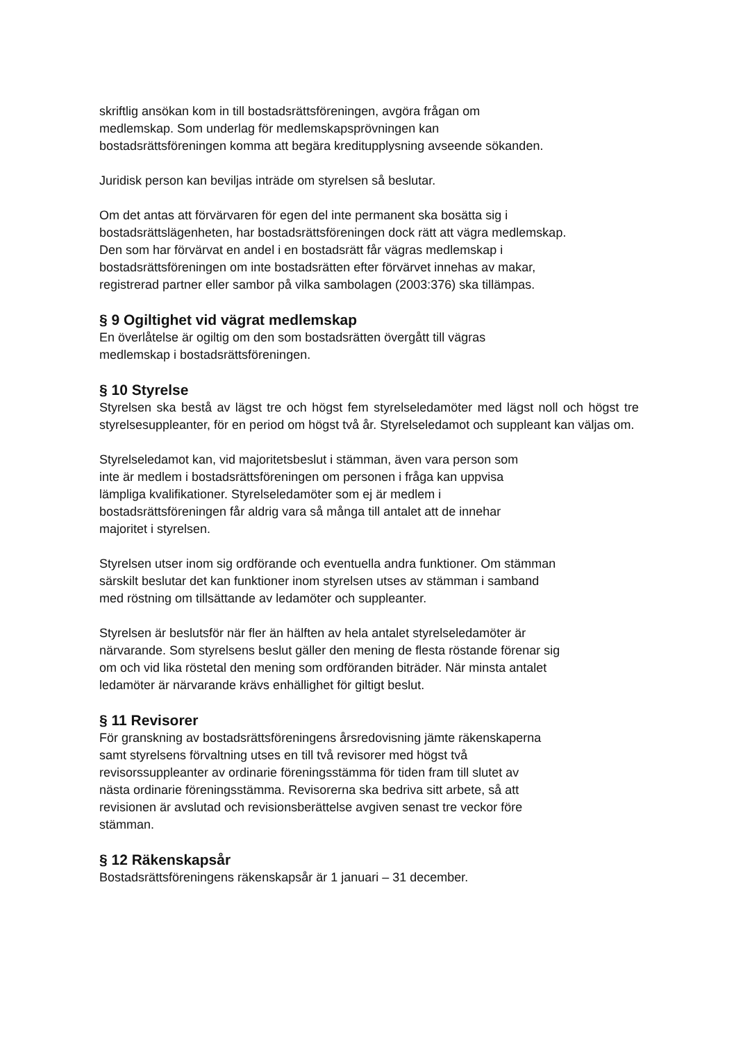skriftlig ansökan kom in till bostadsrättsföreningen, avgöra frågan om
medlemskap. Som underlag för medlemskapsprövningen kan
bostadsrättsföreningen komma att begära kreditupplysning avseende sökanden.
Juridisk person kan beviljas inträde om styrelsen så beslutar.
Om det antas att förvärvaren för egen del inte permanent ska bosätta sig i
bostadsrättslägenheten, har bostadsrättsföreningen dock rätt att vägra medlemskap.
Den som har förvärvat en andel i en bostadsrätt får vägras medlemskap i
bostadsrättsföreningen om inte bostadsrätten efter förvärvet innehas av makar,
registrerad partner eller sambor på vilka sambolagen (2003:376) ska tillämpas.
§ 9 Ogiltighet vid vägrat medlemskap
En överlåtelse är ogiltig om den som bostadsrätten övergått till vägras
medlemskap i bostadsrättsföreningen.
§ 10 Styrelse
Styrelsen ska bestå av lägst tre och högst fem styrelseledamöter med lägst noll och högst tre styrelsesuppleanter, för en period om högst två år. Styrelseledamot och suppleant kan väljas om.
Styrelseledamot kan, vid majoritetsbeslut i stämman, även vara person som
inte är medlem i bostadsrättsföreningen om personen i fråga kan uppvisa
lämpliga kvalifikationer. Styrelseledamöter som ej är medlem i
bostadsrättsföreningen får aldrig vara så många till antalet att de innehar
majoritet i styrelsen.
Styrelsen utser inom sig ordförande och eventuella andra funktioner. Om stämman
särskilt beslutar det kan funktioner inom styrelsen utses av stämman i samband
med röstning om tillsättande av ledamöter och suppleanter.
Styrelsen är beslutsför när fler än hälften av hela antalet styrelseledamöter är
närvarande. Som styrelsens beslut gäller den mening de flesta röstande förenar sig
om och vid lika röstetal den mening som ordföranden biträder. När minsta antalet
ledamöter är närvarande krävs enhällighet för giltigt beslut.
§ 11 Revisorer
För granskning av bostadsrättsföreningens årsredovisning jämte räkenskaperna
samt styrelsens förvaltning utses en till två revisorer med högst två
revisorssuppleanter av ordinarie föreningsstämma för tiden fram till slutet av
nästa ordinarie föreningsstämma. Revisorerna ska bedriva sitt arbete, så att
revisionen är avslutad och revisionsberättelse avgiven senast tre veckor före
stämman.
§ 12 Räkenskapsår
Bostadsrättsföreningens räkenskapsår är 1 januari – 31 december.